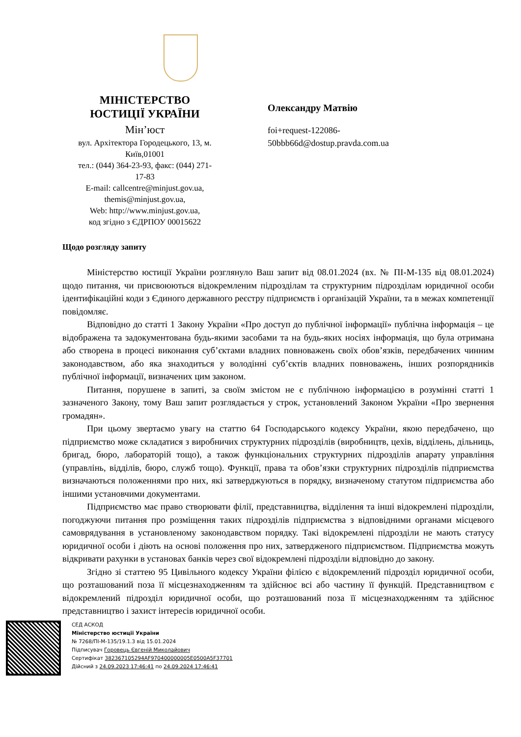МІНІСТЕРСТВО ЮСТИЦІЇ УКРАЇНИ
Мін’юст
вул. Архітектора Городецького, 13, м. Київ,01001
тел.: (044) 364-23-93, факс: (044) 271-17-83
E-mail: callcentre@minjust.gov.ua,
themis@minjust.gov.ua,
Web: http://www.minjust.gov.ua,
код згідно з ЄДРПОУ 00015622
Олександру Матвію
foi+request-122086-
50bbb66d@dostup.pravda.com.ua
Щодо розгляду запиту
Міністерство юстиції України розглянуло Ваш запит від 08.01.2024 (вх. № ПІ-М-135 від 08.01.2024) щодо питання, чи присвоюються відокремленим підрозділам та структурним підрозділам юридичної особи ідентифікаційні коди з Єдиного державного реєстру підприємств і організацій України, та в межах компетенції повідомляє.
Відповідно до статті 1 Закону України «Про доступ до публічної інформації» публічна інформація – це відображена та задокументована будь-якими засобами та на будь-яких носіях інформація, що була отримана або створена в процесі виконання суб’єктами владних повноважень своїх обов’язків, передбачених чинним законодавством, або яка знаходиться у володінні суб’єктів владних повноважень, інших розпорядників публічної інформації, визначених цим законом.
Питання, порушене в запиті, за своїм змістом не є публічною інформацією в розумінні статті 1 зазначеного Закону, тому Ваш запит розглядається у строк, установлений Законом України «Про звернення громадян».
При цьому звертаємо увагу на статтю 64 Господарського кодексу України, якою передбачено, що підприємство може складатися з виробничих структурних підрозділів (виробництв, цехів, відділень, дільниць, бригад, бюро, лабораторій тощо), а також функціональних структурних підрозділів апарату управління (управлінь, відділів, бюро, служб тощо). Функції, права та обов’язки структурних підрозділів підприємства визначаються положеннями про них, які затверджуються в порядку, визначеному статутом підприємства або іншими установчими документами.
Підприємство має право створювати філії, представництва, відділення та інші відокремлені підрозділи, погоджуючи питання про розміщення таких підрозділів підприємства з відповідними органами місцевого самоврядування в установленому законодавством порядку. Такі відокремлені підрозділи не мають статусу юридичної особи і діють на основі положення про них, затвердженого підприємством. Підприємства можуть відкривати рахунки в установах банків через свої відокремлені підрозділи відповідно до закону.
Згідно зі статтею 95 Цивільного кодексу України філією є відокремлений підрозділ юридичної особи, що розташований поза її місцезнаходженням та здійснює всі або частину її функцій. Представництвом є відокремлений підрозділ юридичної особи, що розташований поза її місцезнаходженням та здійснює представництво і захист інтересів юридичної особи.
СЕД АСКОД
Міністерство юстиції України
№ 7268/ПІ-М-135/19.1.3 від 15.01.2024
Підписувач Горовець Євгеній Миколайович
Сертифікат 382367105294AF970400000005E0500A5F37701
Дійсний з 24.09.2023 17:46:41 по 24.09.2024 17:46:41